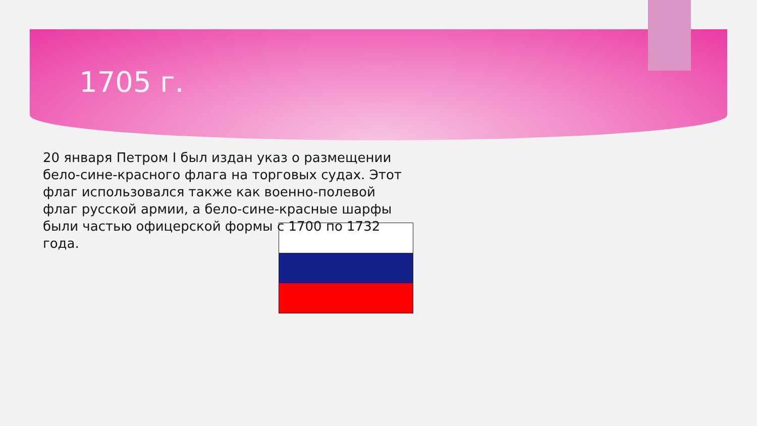1705 г.
20 января Петром I был издан указ о размещении бело-сине-красного флага на торговых судах. Этот флаг использовался также как военно-полевой флаг русской армии, а бело-сине-красные шарфы были частью офицерской формы с 1700 по 1732 года.